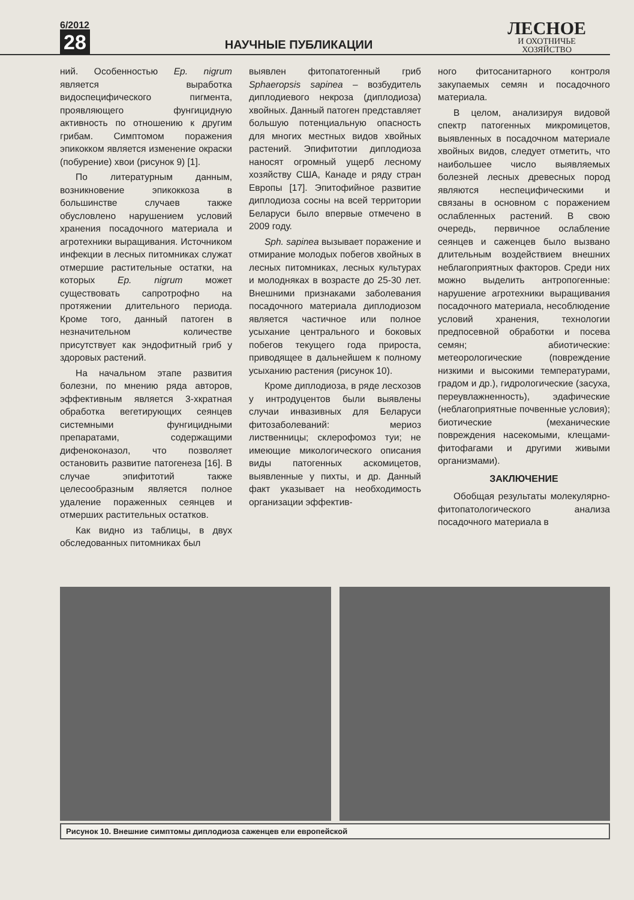6/2012
28
НАУЧНЫЕ ПУБЛИКАЦИИ
ЛЕСНОЕ
И ОХОТНИЧЬЕ
ХОЗЯЙСТВО
ний. Особенностью Ep. nigrum является выработка видоспецифического пигмента, проявляющего фунгицидную активность по отношению к другим грибам. Симптомом поражения эпикокком является изменение окраски (побурение) хвои (рисунок 9) [1].
По литературным данным, возникновение эпикоккоза в большинстве случаев также обусловлено нарушением условий хранения посадочного материала и агротехники выращивания. Источником инфекции в лесных питомниках служат отмершие растительные остатки, на которых Ep. nigrum может существовать сапротрофно на протяжении длительного периода. Кроме того, данный патоген в незначительном количестве присутствует как эндофитный гриб у здоровых растений.
На начальном этапе развития болезни, по мнению ряда авторов, эффективным является 3-хкратная обработка вегетирующих сеянцев системными фунгицидными препаратами, содержащими дифеноконазол, что позволяет остановить развитие патогенеза [16]. В случае эпифитотий также целесообразным является полное удаление пораженных сеянцев и отмерших растительных остатков.
Как видно из таблицы, в двух обследованных питомниках был
выявлен фитопатогенный гриб Sphaeropsis sapinea – возбудитель диплодиевого некроза (диплодиоза) хвойных. Данный патоген представляет большую потенциальную опасность для многих местных видов хвойных растений. Эпифитотии диплодиоза наносят огромный ущерб лесному хозяйству США, Канаде и ряду стран Европы [17]. Эпитофийное развитие диплодиоза сосны на всей территории Беларуси было впервые отмечено в 2009 году.
Sph. sapinea вызывает поражение и отмирание молодых побегов хвойных в лесных питомниках, лесных культурах и молодняках в возрасте до 25-30 лет. Внешними признаками заболевания посадочного материала диплодиозом является частичное или полное усыхание центрального и боковых побегов текущего года прироста, приводящее в дальнейшем к полному усыханию растения (рисунок 10).
Кроме диплодиоза, в ряде лесхозов у интродуцентов были выявлены случаи инвазивных для Беларуси фитозаболеваний: мериоз лиственницы; склерофомоз туи; не имеющие микологического описания виды патогенных аскомицетов, выявленные у пихты, и др. Данный факт указывает на необходимость организации эффектив-
ного фитосанитарного контроля закупаемых семян и посадочного материала.
В целом, анализируя видовой спектр патогенных микромицетов, выявленных в посадочном материале хвойных видов, следует отметить, что наибольшее число выявляемых болезней лесных древесных пород являются неспецифическими и связаны в основном с поражением ослабленных растений. В свою очередь, первичное ослабление сеянцев и саженцев было вызвано длительным воздействием внешних неблагоприятных факторов. Среди них можно выделить антропогенные: нарушение агротехники выращивания посадочного материала, несоблюдение условий хранения, технологии предпосевной обработки и посева семян; абиотические: метеорологические (повреждение низкими и высокими температурами, градом и др.), гидрологические (засуха, переувлажненность), эдафические (неблагоприятные почвенные условия); биотические (механические повреждения насекомыми, клещами-фитофагами и другими живыми организмами).
ЗАКЛЮЧЕНИЕ
Обобщая результаты молекулярно-фитопатологического анализа посадочного материала в
Рисунок 10. Внешние симптомы диплодиоза саженцев ели европейской